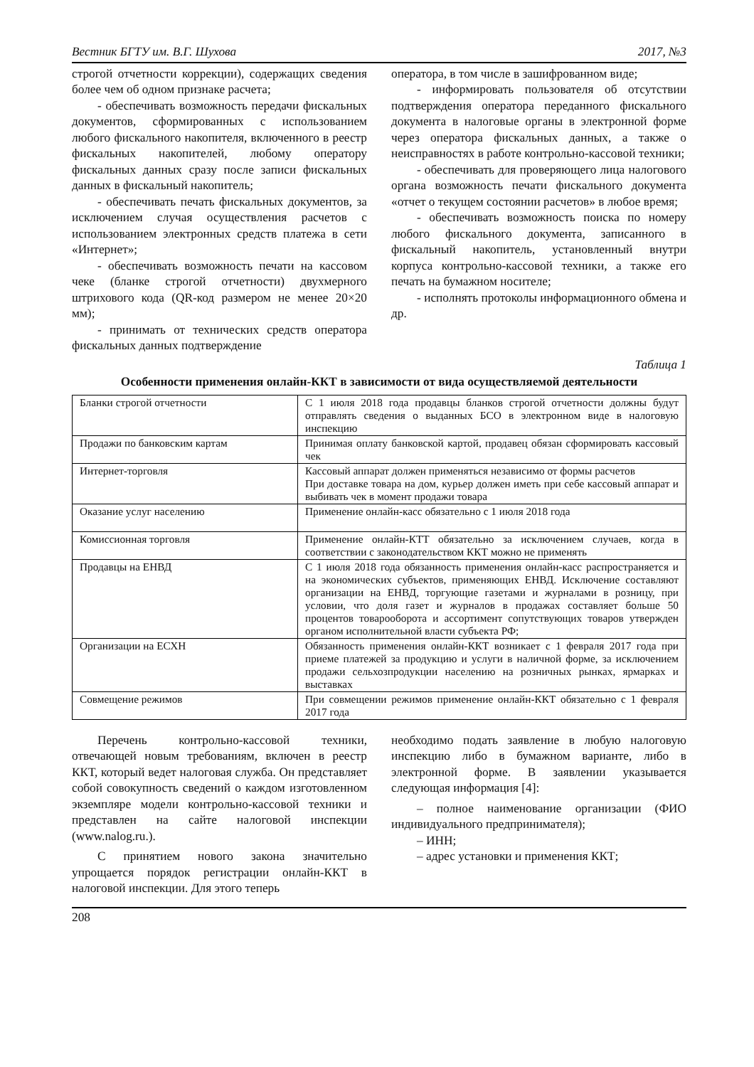Вестник БГТУ им. В.Г. Шухова 2017, №3
строгой отчетности коррекции), содержащих сведения более чем об одном признаке расчета;
- обеспечивать возможность передачи фискальных документов, сформированных с использованием любого фискального накопителя, включенного в реестр фискальных накопителей, любому оператору фискальных данных сразу после записи фискальных данных в фискальный накопитель;
- обеспечивать печать фискальных документов, за исключением случая осуществления расчетов с использованием электронных средств платежа в сети «Интернет»;
- обеспечивать возможность печати на кассовом чеке (бланке строгой отчетности) двухмерного штрихового кода (QR-код размером не менее 20×20 мм);
- принимать от технических средств оператора фискальных данных подтверждение
оператора, в том числе в зашифрованном виде;
- информировать пользователя об отсутствии подтверждения оператора переданного фискального документа в налоговые органы в электронной форме через оператора фискальных данных, а также о неисправностях в работе контрольно-кассовой техники;
- обеспечивать для проверяющего лица налогового органа возможность печати фискального документа «отчет о текущем состоянии расчетов» в любое время;
- обеспечивать возможность поиска по номеру любого фискального документа, записанного в фискальный накопитель, установленный внутри корпуса контрольно-кассовой техники, а также его печать на бумажном носителе;
- исполнять протоколы информационного обмена и др.
Таблица 1
Особенности применения онлайн-ККТ в зависимости от вида осуществляемой деятельности
| Бланки строгой отчетности | С 1 июля 2018 года продавцы бланков строгой отчетности должны будут отправлять сведения о выданных БСО в электронном виде в налоговую инспекцию |
| Продажи по банковским картам | Принимая оплату банковской картой, продавец обязан сформировать кассовый чек |
| Интернет-торговля | Кассовый аппарат должен применяться независимо от формы расчетов При доставке товара на дом, курьер должен иметь при себе кассовый аппарат и выбивать чек в момент продажи товара |
| Оказание услуг населению | Применение онлайн-касс обязательно с 1 июля 2018 года |
| Комиссионная торговля | Применение онлайн-КТТ обязательно за исключением случаев, когда в соответствии с законодательством ККТ можно не применять |
| Продавцы на ЕНВД | С 1 июля 2018 года обязанность применения онлайн-касс распространяется и на экономических субъектов, применяющих ЕНВД. Исключение составляют организации на ЕНВД, торгующие газетами и журналами в розницу, при условии, что доля газет и журналов в продажах составляет больше 50 процентов товарооборота и ассортимент сопутствующих товаров утвержден органом исполнительной власти субъекта РФ; |
| Организации на ЕСХН | Обязанность применения онлайн-ККТ возникает с 1 февраля 2017 года при приеме платежей за продукцию и услуги в наличной форме, за исключением продажи сельхозпродукции населению на розничных рынках, ярмарках и выставках |
| Совмещение режимов | При совмещении режимов применение онлайн-ККТ обязательно с 1 февраля 2017 года |
Перечень контрольно-кассовой техники, отвечающей новым требованиям, включен в реестр ККТ, который ведет налоговая служба. Он представляет собой совокупность сведений о каждом изготовленном экземпляре модели контрольно-кассовой техники и представлен на сайте налоговой инспекции (www.nalog.ru.).
С принятием нового закона значительно упрощается порядок регистрации онлайн-ККТ в налоговой инспекции. Для этого теперь
необходимо подать заявление в любую налоговую инспекцию либо в бумажном варианте, либо в электронной форме. В заявлении указывается следующая информация [4]:
– полное наименование организации (ФИО индивидуального предпринимателя);
– ИНН;
– адрес установки и применения ККТ;
208